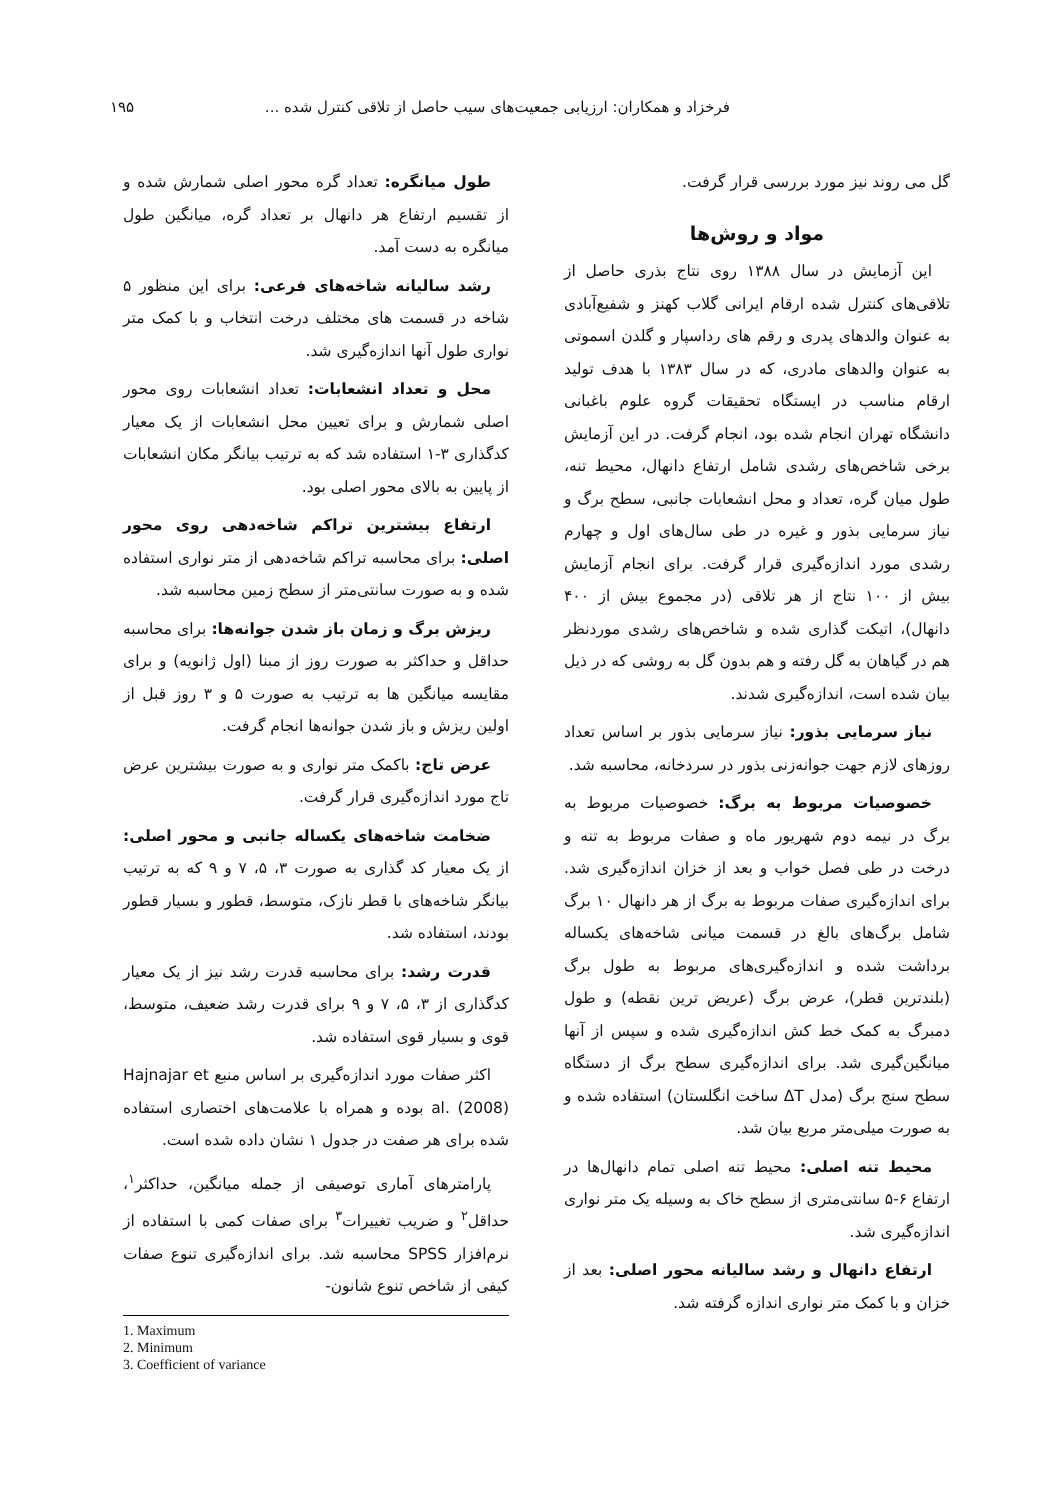فرخزاد و همکاران: ارزیابی جمعیت‌های سیب حاصل از تلاقی کنترل شده ... ۱۹۵
گل می روند نیز مورد بررسی قرار گرفت.
مواد و روش‌ها
این آزمایش در سال ۱۳۸۸ روی نتاج بذری حاصل از تلاقی‌های کنترل شده ارقام ایرانی گلاب کهنز و شفیع‌آبادی به عنوان والدهای پدری و رقم های رداسپار و گلدن اسموتی به عنوان والدهای مادری، که در سال ۱۳۸۳ با هدف تولید ارقام مناسب در ایستگاه تحقیقات گروه علوم باغبانی دانشگاه تهران انجام شده بود، انجام گرفت. در این آزمایش برخی شاخص‌های رشدی شامل ارتفاع دانهال، محیط تنه، طول میان گره، تعداد و محل انشعابات جانبی، سطح برگ و نیاز سرمایی بذور و غیره در طی سال‌های اول و چهارم رشدی مورد اندازه‌گیری قرار گرفت. برای انجام آزمایش بیش از ۱۰۰ نتاج از هر تلاقی (در مجموع بیش از ۴۰۰ دانهال)، اتیکت گذاری شده و شاخص‌های رشدی موردنظر هم در گیاهان به گل رفته و هم بدون گل به روشی که در ذیل بیان شده است، اندازه‌گیری شدند.
نیاز سرمایی بذور: نیاز سرمایی بذور بر اساس تعداد روزهای لازم جهت جوانه‌زنی بذور در سردخانه، محاسبه شد.
خصوصیات مربوط به برگ: خصوصیات مربوط به برگ در نیمه دوم شهریور ماه و صفات مربوط به تنه و درخت در طی فصل خواب و بعد از خزان اندازه‌گیری شد. برای اندازه‌گیری صفات مربوط به برگ از هر دانهال ۱۰ برگ شامل برگ‌های بالغ در قسمت میانی شاخه‌های یکساله برداشت شده و اندازه‌گیری‌های مربوط به طول برگ (بلندترین قطر)، عرض برگ (عریض ترین نقطه) و طول دمبرگ به کمک خط کش اندازه‌گیری شده و سپس از آنها میانگین‌گیری شد. برای اندازه‌گیری سطح برگ از دستگاه سطح سنج برگ (مدل ΔT ساخت انگلستان) استفاده شده و به صورت میلی‌متر مربع بیان شد.
محیط تنه اصلی: محیط تنه اصلی تمام دانهال‌ها در ارتفاع ۶-۵ سانتی‌متری از سطح خاک به وسیله یک متر نواری اندازه‌گیری شد.
ارتفاع دانهال و رشد سالیانه محور اصلی: بعد از خزان و با کمک متر نواری اندازه گرفته شد.
طول میانگره: تعداد گره محور اصلی شمارش شده و از تقسیم ارتفاع هر دانهال بر تعداد گره، میانگین طول میانگره به دست آمد.
رشد سالیانه شاخه‌های فرعی: برای این منظور ۵ شاخه در قسمت های مختلف درخت انتخاب و با کمک متر نواری طول آنها اندازه‌گیری شد.
محل و تعداد انشعابات: تعداد انشعابات روی محور اصلی شمارش و برای تعیین محل انشعابات از یک معیار کدگذاری ۳-۱ استفاده شد که به ترتیب بیانگر مکان انشعابات از پایین به بالای محور اصلی بود.
ارتفاع بیشترین تراکم شاخه‌دهی روی محور اصلی: برای محاسبه تراکم شاخه‌دهی از متر نواری استفاده شده و به صورت سانتی‌متر از سطح زمین محاسبه شد.
ریزش برگ و زمان باز شدن جوانه‌ها: برای محاسبه حداقل و حداکثر به صورت روز از مبنا (اول ژانویه) و برای مقایسه میانگین ها به ترتیب به صورت ۵ و ۳ روز قبل از اولین ریزش و باز شدن جوانه‌ها انجام گرفت.
عرض تاج: باکمک متر نواری و به صورت بیشترین عرض تاج مورد اندازه‌گیری قرار گرفت.
ضخامت شاخه‌های یکساله جانبی و محور اصلی: از یک معیار کد گذاری به صورت ۳، ۵، ۷ و ۹ که به ترتیب بیانگر شاخه‌های با قطر نازک، متوسط، قطور و بسیار قطور بودند، استفاده شد.
قدرت رشد: برای محاسبه قدرت رشد نیز از یک معیار کدگذاری از ۳، ۵، ۷ و ۹ برای قدرت رشد ضعیف، متوسط، قوی و بسیار قوی استفاده شد.
اکثر صفات مورد اندازه‌گیری بر اساس منبع Hajnajar et al. (2008) بوده و همراه با علامت‌های اختصاری استفاده شده برای هر صفت در جدول ۱ نشان داده شده است.
پارامترهای آماری توصیفی از جمله میانگین، حداکثر<sup>۱</sup>، حداقل<sup>۲</sup> و ضریب تغییرات<sup>۳</sup> برای صفات کمی با استفاده از نرم‌افزار SPSS محاسبه شد. برای اندازه‌گیری تنوع صفات کیفی از شاخص تنوع شانون-
1. Maximum
2. Minimum
3. Coefficient of variance